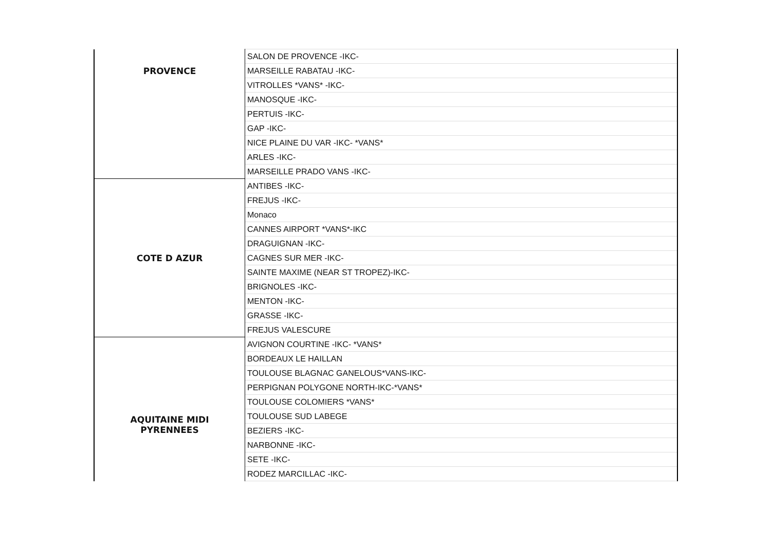| PROVENCE | SALON DE PROVENCE -IKC- |
| | MARSEILLE RABATAU -IKC- |
| | VITROLLES *VANS* -IKC- |
| | MANOSQUE -IKC- |
| | PERTUIS -IKC- |
| | GAP -IKC- |
| | NICE PLAINE DU VAR -IKC- *VANS* |
| | ARLES -IKC- |
| | MARSEILLE PRADO VANS -IKC- |
| COTE D AZUR | ANTIBES -IKC- |
| | FREJUS -IKC- |
| | Monaco |
| | CANNES AIRPORT *VANS*-IKC |
| | DRAGUIGNAN -IKC- |
| | CAGNES SUR MER -IKC- |
| | SAINTE MAXIME (NEAR ST TROPEZ)-IKC- |
| | BRIGNOLES -IKC- |
| | MENTON -IKC- |
| | GRASSE -IKC- |
| | FREJUS VALESCURE |
| AQUITAINE MIDI PYRENNEES | AVIGNON COURTINE -IKC- *VANS* |
| | BORDEAUX LE HAILLAN |
| | TOULOUSE BLAGNAC GANELOUS*VANS-IKC- |
| | PERPIGNAN POLYGONE NORTH-IKC-*VANS* |
| | TOULOUSE COLOMIERS *VANS* |
| | TOULOUSE SUD LABEGE |
| | BEZIERS -IKC- |
| | NARBONNE -IKC- |
| | SETE -IKC- |
| | RODEZ MARCILLAC -IKC- |